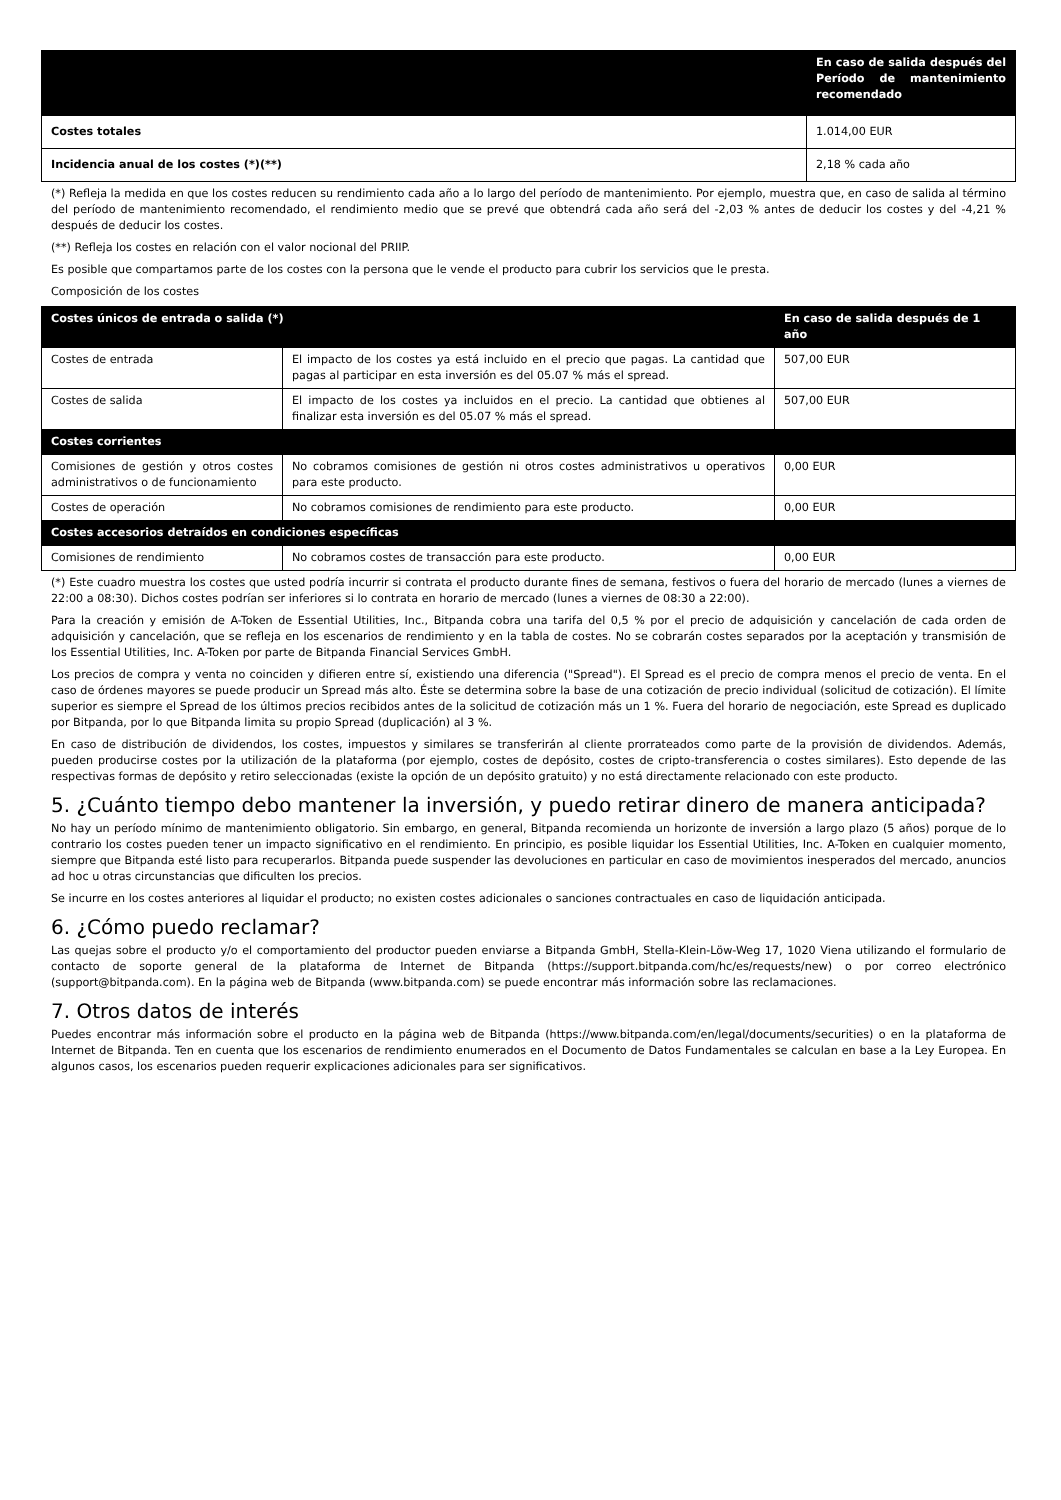| | En caso de salida después del Período de mantenimiento recomendado |
| --- | --- |
| Costes totales | 1.014,00 EUR |
| Incidencia anual de los costes (*)(**) | 2,18 % cada año |
(*) Refleja la medida en que los costes reducen su rendimiento cada año a lo largo del período de mantenimiento. Por ejemplo, muestra que, en caso de salida al término del período de mantenimiento recomendado, el rendimiento medio que se prevé que obtendrá cada año será del -2,03 % antes de deducir los costes y del -4,21 % después de deducir los costes.
(**) Refleja los costes en relación con el valor nocional del PRIIP.
Es posible que compartamos parte de los costes con la persona que le vende el producto para cubrir los servicios que le presta.
Composición de los costes
| Costes únicos de entrada o salida (*) | | En caso de salida después de 1 año | |
| --- | --- | --- | --- |
| Costes de entrada | El impacto de los costes ya está incluido en el precio que pagas. La cantidad que pagas al participar en esta inversión es del 05.07 % más el spread. | | 507,00 EUR |
| Costes de salida | El impacto de los costes ya incluidos en el precio. La cantidad que obtienes al finalizar esta inversión es del 05.07 % más el spread. | | 507,00 EUR |
| Costes corrientes | | | |
| Comisiones de gestión y otros costes administrativos o de funcionamiento | No cobramos comisiones de gestión ni otros costes administrativos u operativos para este producto. | | 0,00 EUR |
| Costes de operación | No cobramos comisiones de rendimiento para este producto. | | 0,00 EUR |
| Costes accesorios detraídos en condiciones específicas | | | |
| Comisiones de rendimiento | No cobramos costes de transacción para este producto. | | 0,00 EUR |
(*) Este cuadro muestra los costes que usted podría incurrir si contrata el producto durante fines de semana, festivos o fuera del horario de mercado (lunes a viernes de 22:00 a 08:30). Dichos costes podrían ser inferiores si lo contrata en horario de mercado (lunes a viernes de 08:30 a 22:00).
Para la creación y emisión de A-Token de Essential Utilities, Inc., Bitpanda cobra una tarifa del 0,5 % por el precio de adquisición y cancelación de cada orden de adquisición y cancelación, que se refleja en los escenarios de rendimiento y en la tabla de costes. No se cobrarán costes separados por la aceptación y transmisión de los Essential Utilities, Inc. A-Token por parte de Bitpanda Financial Services GmbH.
Los precios de compra y venta no coinciden y difieren entre sí, existiendo una diferencia ("Spread"). El Spread es el precio de compra menos el precio de venta. En el caso de órdenes mayores se puede producir un Spread más alto. Éste se determina sobre la base de una cotización de precio individual (solicitud de cotización). El límite superior es siempre el Spread de los últimos precios recibidos antes de la solicitud de cotización más un 1 %. Fuera del horario de negociación, este Spread es duplicado por Bitpanda, por lo que Bitpanda limita su propio Spread (duplicación) al 3 %.
En caso de distribución de dividendos, los costes, impuestos y similares se transferirán al cliente prorrateados como parte de la provisión de dividendos. Además, pueden producirse costes por la utilización de la plataforma (por ejemplo, costes de depósito, costes de cripto-transferencia o costes similares). Esto depende de las respectivas formas de depósito y retiro seleccionadas (existe la opción de un depósito gratuito) y no está directamente relacionado con este producto.
5. ¿Cuánto tiempo debo mantener la inversión, y puedo retirar dinero de manera anticipada?
No hay un período mínimo de mantenimiento obligatorio. Sin embargo, en general, Bitpanda recomienda un horizonte de inversión a largo plazo (5 años) porque de lo contrario los costes pueden tener un impacto significativo en el rendimiento. En principio, es posible liquidar los Essential Utilities, Inc. A-Token en cualquier momento, siempre que Bitpanda esté listo para recuperarlos. Bitpanda puede suspender las devoluciones en particular en caso de movimientos inesperados del mercado, anuncios ad hoc u otras circunstancias que dificulten los precios.
Se incurre en los costes anteriores al liquidar el producto; no existen costes adicionales o sanciones contractuales en caso de liquidación anticipada.
6. ¿Cómo puedo reclamar?
Las quejas sobre el producto y/o el comportamiento del productor pueden enviarse a Bitpanda GmbH, Stella-Klein-Löw-Weg 17, 1020 Viena utilizando el formulario de contacto de soporte general de la plataforma de Internet de Bitpanda (https://support.bitpanda.com/hc/es/requests/new) o por correo electrónico (support@bitpanda.com). En la página web de Bitpanda (www.bitpanda.com) se puede encontrar más información sobre las reclamaciones.
7. Otros datos de interés
Puedes encontrar más información sobre el producto en la página web de Bitpanda (https://www.bitpanda.com/en/legal/documents/securities) o en la plataforma de Internet de Bitpanda. Ten en cuenta que los escenarios de rendimiento enumerados en el Documento de Datos Fundamentales se calculan en base a la Ley Europea. En algunos casos, los escenarios pueden requerir explicaciones adicionales para ser significativos.